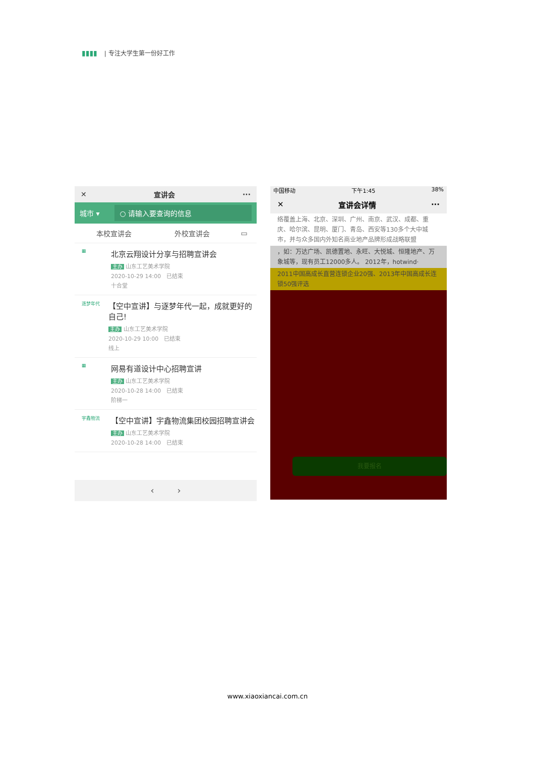▮▮▮▮ | 专注大学生第一份好工作
✕ 宣讲会 ···
城市 ▾
○ 请输入要查询的信息
本校宣讲会 外校宣讲会 ▭
▦
北京云翔设计分享与招聘宣讲会
主办 山东工艺美术学院
2020-10-29 14:00 已结束
十合堂
逐梦年代
【空中宣讲】与逐梦年代一起，成就更好的自己!
主办 山东工艺美术学院
2020-10-29 10:00 已结束
线上
▦
网易有道设计中心招聘宣讲
主办 山东工艺美术学院
2020-10-28 14:00 已结束
阶梯一
宇鑫物流
【空中宣讲】宇鑫物流集团校园招聘宣讲会
主办 山东工艺美术学院
2020-10-28 14:00 已结束
‹ ›
中国移动 下午1:45 38%
✕ 宣讲会详情 ···
络覆盖上海、北京、深圳、广州、南京、武汉、成都、重庆、哈尔滨、昆明、厦门、青岛、西安等130多个大中城市，并与众多国内外知名商业地产品牌形成战略联盟
，如：万达广场、凯德置地、永旺、大悦城、恒隆地产、万象城等，现有员工12000多人。 2012年，hotwind·
2011中国高成长直营连锁企业20强、2013年中国高成长连锁50强评选
我要报名
www.xiaoxiancai.com.cn